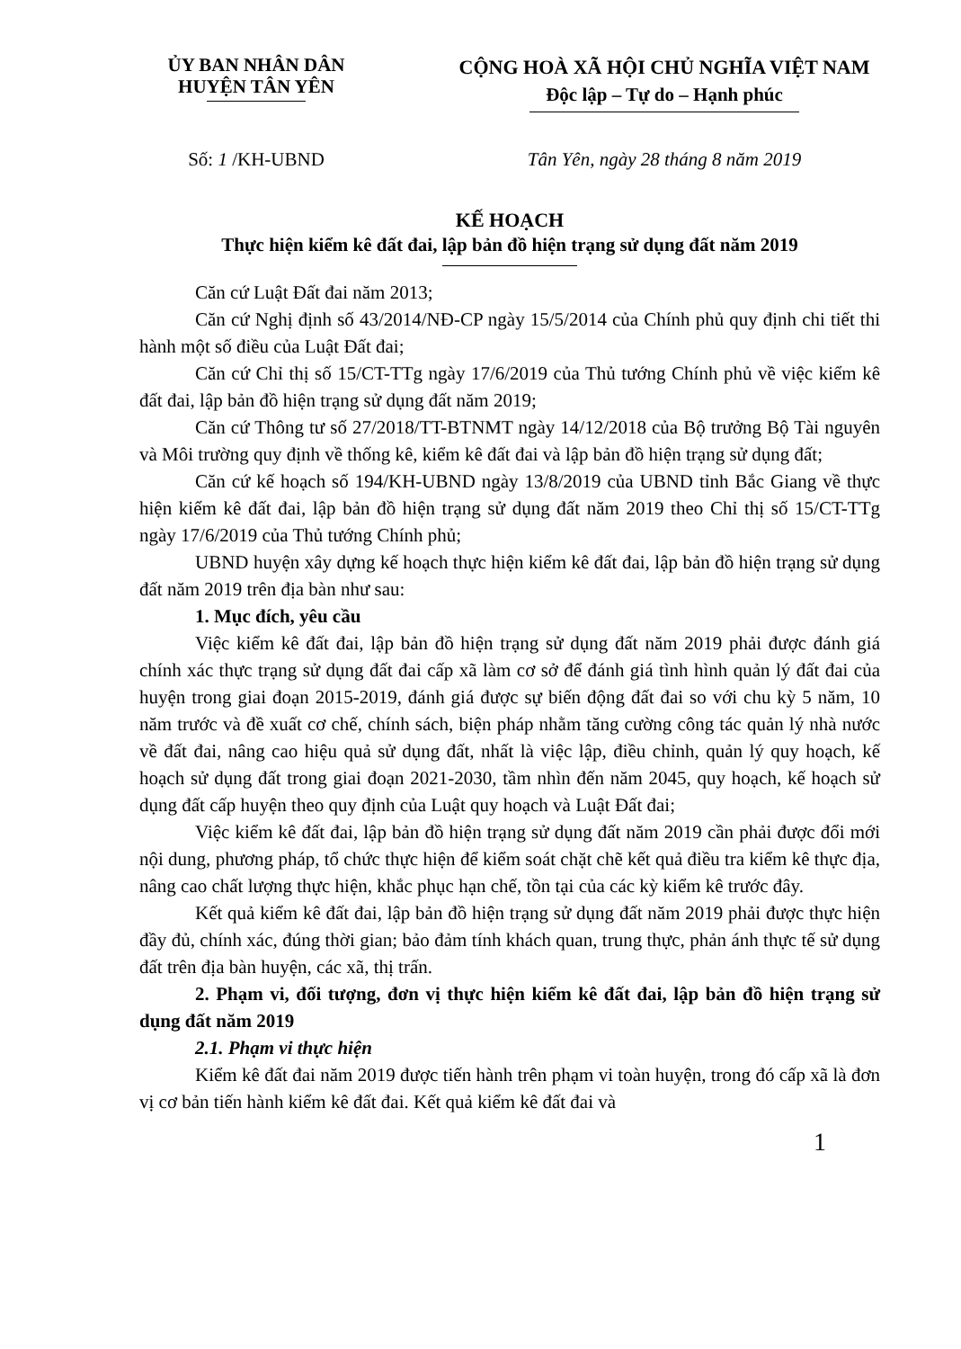ỦY BAN NHÂN DÂN
HUYỆN TÂN YÊN
CỘNG HOÀ XÃ HỘI CHỦ NGHĨA VIỆT NAM
Độc lập – Tự do – Hạnh phúc
Số: 1 /KH-UBND Tân Yên, ngày 28 tháng 8 năm 2019
KẾ HOẠCH
Thực hiện kiểm kê đất đai, lập bản đồ hiện trạng sử dụng đất năm 2019
Căn cứ Luật Đất đai năm 2013;
Căn cứ Nghị định số 43/2014/NĐ-CP ngày 15/5/2014 của Chính phủ quy định chi tiết thi hành một số điều của Luật Đất đai;
Căn cứ Chỉ thị số 15/CT-TTg ngày 17/6/2019 của Thủ tướng Chính phủ về việc kiểm kê đất đai, lập bản đồ hiện trạng sử dụng đất năm 2019;
Căn cứ Thông tư số 27/2018/TT-BTNMT ngày 14/12/2018 của Bộ trưởng Bộ Tài nguyên và Môi trường quy định về thống kê, kiểm kê đất đai và lập bản đồ hiện trạng sử dụng đất;
Căn cứ kế hoạch số 194/KH-UBND ngày 13/8/2019 của UBND tỉnh Bắc Giang về thực hiện kiểm kê đất đai, lập bản đồ hiện trạng sử dụng đất năm 2019 theo Chỉ thị số 15/CT-TTg ngày 17/6/2019 của Thủ tướng Chính phủ;
UBND huyện xây dựng kế hoạch thực hiện kiểm kê đất đai, lập bản đồ hiện trạng sử dụng đất năm 2019 trên địa bàn như sau:
1. Mục đích, yêu cầu
Việc kiểm kê đất đai, lập bản đồ hiện trạng sử dụng đất năm 2019 phải được đánh giá chính xác thực trạng sử dụng đất đai cấp xã làm cơ sở để đánh giá tình hình quản lý đất đai của huyện trong giai đoạn 2015-2019, đánh giá được sự biến động đất đai so với chu kỳ 5 năm, 10 năm trước và đề xuất cơ chế, chính sách, biện pháp nhằm tăng cường công tác quản lý nhà nước về đất đai, nâng cao hiệu quả sử dụng đất, nhất là việc lập, điều chỉnh, quản lý quy hoạch, kế hoạch sử dụng đất trong giai đoạn 2021-2030, tầm nhìn đến năm 2045, quy hoạch, kế hoạch sử dụng đất cấp huyện theo quy định của Luật quy hoạch và Luật Đất đai;
Việc kiểm kê đất đai, lập bản đồ hiện trạng sử dụng đất năm 2019 cần phải được đổi mới nội dung, phương pháp, tổ chức thực hiện để kiểm soát chặt chẽ kết quả điều tra kiểm kê thực địa, nâng cao chất lượng thực hiện, khắc phục hạn chế, tồn tại của các kỳ kiểm kê trước đây.
Kết quả kiểm kê đất đai, lập bản đồ hiện trạng sử dụng đất năm 2019 phải được thực hiện đầy đủ, chính xác, đúng thời gian; bảo đảm tính khách quan, trung thực, phản ánh thực tế sử dụng đất trên địa bàn huyện, các xã, thị trấn.
2. Phạm vi, đối tượng, đơn vị thực hiện kiểm kê đất đai, lập bản đồ hiện trạng sử dụng đất năm 2019
2.1. Phạm vi thực hiện
Kiểm kê đất đai năm 2019 được tiến hành trên phạm vi toàn huyện, trong đó cấp xã là đơn vị cơ bản tiến hành kiểm kê đất đai. Kết quả kiểm kê đất đai và
1